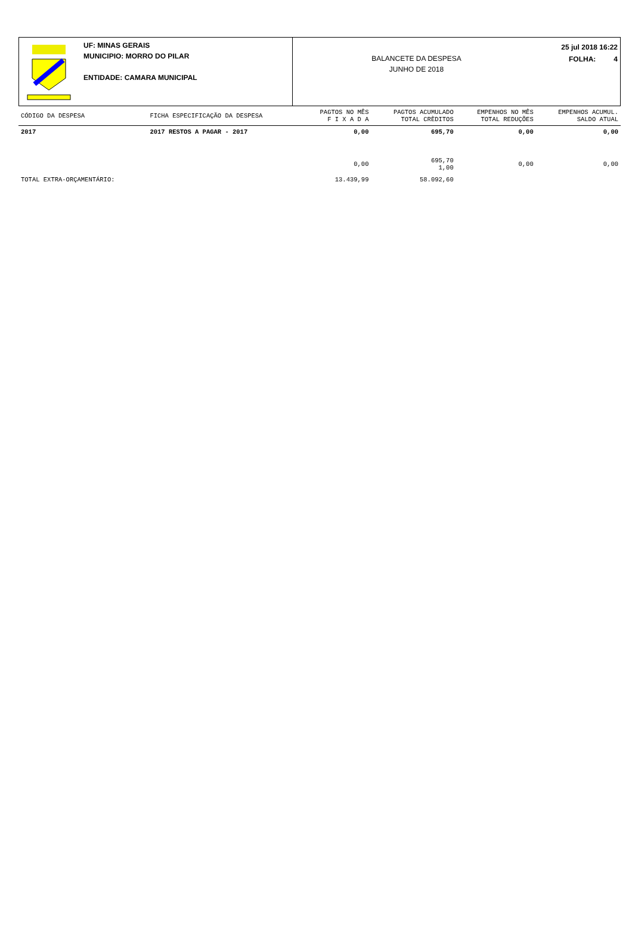UF: MINAS GERAIS
MUNICIPIO: MORRO DO PILAR
ENTIDADE: CAMARA MUNICIPAL
BALANCETE DA DESPESA
JUNHO DE 2018
25 jul 2018 16:22
FOLHA: 4
| CÓDIGO DA DESPESA | FICHA ESPECIFICAÇÃO DA DESPESA | PAGTOS NO MÊS F I X A D A | PAGTOS ACUMULADO TOTAL CRÈDITOS | EMPENHOS NO MÊS TOTAL REDUÇÕES | EMPENHOS ACUMUL. SALDO ATUAL |
| --- | --- | --- | --- | --- | --- |
| 2017 | 2017 RESTOS A PAGAR - 2017 | 0,00 | 695,70 | 0,00 | 0,00 |
| | | 0,00 | 695,70 1,00 | 0,00 | 0,00 |
| TOTAL EXTRA-ORÇAMENTÁRIO: | | 13.439,99 | 58.092,60 | | |